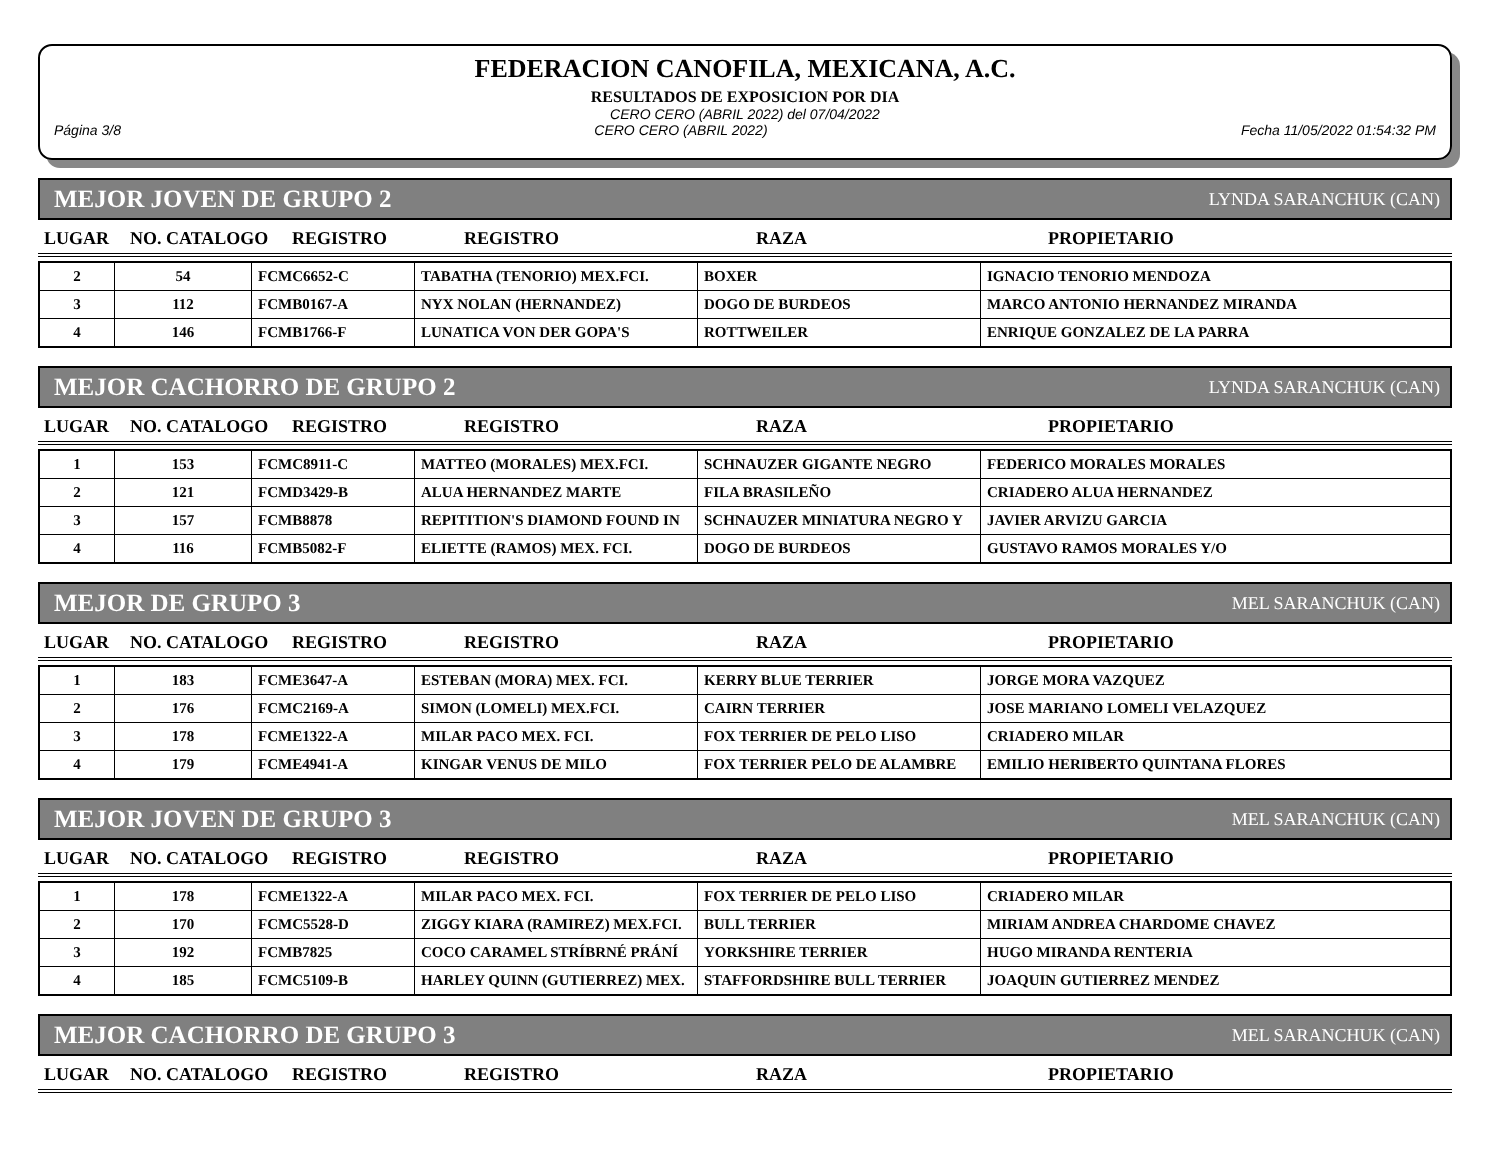FEDERACION CANOFILA, MEXICANA, A.C.
RESULTADOS DE EXPOSICION POR DIA
CERO CERO (ABRIL 2022) del 07/04/2022
Página 3/8 CERO CERO (ABRIL 2022) Fecha 11/05/2022 01:54:32 PM
MEJOR JOVEN DE GRUPO 2 LYNDA SARANCHUK (CAN)
| LUGAR | NO. CATALOGO | REGISTRO | REGISTRO | RAZA | PROPIETARIO |
| --- | --- | --- | --- | --- | --- |
| 2 | 54 | FCMC6652-C | TABATHA (TENORIO) MEX.FCI. | BOXER | IGNACIO TENORIO MENDOZA |
| 3 | 112 | FCMB0167-A | NYX NOLAN (HERNANDEZ) | DOGO DE BURDEOS | MARCO ANTONIO HERNANDEZ MIRANDA |
| 4 | 146 | FCMB1766-F | LUNATICA VON DER GOPA'S | ROTTWEILER | ENRIQUE GONZALEZ DE LA PARRA |
MEJOR CACHORRO DE GRUPO 2 LYNDA SARANCHUK (CAN)
| LUGAR | NO. CATALOGO | REGISTRO | REGISTRO | RAZA | PROPIETARIO |
| --- | --- | --- | --- | --- | --- |
| 1 | 153 | FCMC8911-C | MATTEO (MORALES) MEX.FCI. | SCHNAUZER GIGANTE NEGRO | FEDERICO MORALES MORALES |
| 2 | 121 | FCMD3429-B | ALUA HERNANDEZ MARTE | FILA BRASILEÑO | CRIADERO ALUA HERNANDEZ |
| 3 | 157 | FCMB8878 | REPITITION'S DIAMOND FOUND IN | SCHNAUZER MINIATURA NEGRO Y | JAVIER ARVIZU GARCIA |
| 4 | 116 | FCMB5082-F | ELIETTE (RAMOS) MEX. FCI. | DOGO DE BURDEOS | GUSTAVO RAMOS MORALES Y/O |
MEJOR DE GRUPO 3 MEL SARANCHUK (CAN)
| LUGAR | NO. CATALOGO | REGISTRO | REGISTRO | RAZA | PROPIETARIO |
| --- | --- | --- | --- | --- | --- |
| 1 | 183 | FCME3647-A | ESTEBAN (MORA) MEX. FCI. | KERRY BLUE TERRIER | JORGE MORA VAZQUEZ |
| 2 | 176 | FCMC2169-A | SIMON (LOMELI) MEX.FCI. | CAIRN TERRIER | JOSE MARIANO LOMELI VELAZQUEZ |
| 3 | 178 | FCME1322-A | MILAR PACO MEX. FCI. | FOX TERRIER DE PELO LISO | CRIADERO MILAR |
| 4 | 179 | FCME4941-A | KINGAR VENUS DE MILO | FOX TERRIER PELO DE ALAMBRE | EMILIO HERIBERTO QUINTANA FLORES |
MEJOR JOVEN DE GRUPO 3 MEL SARANCHUK (CAN)
| LUGAR | NO. CATALOGO | REGISTRO | REGISTRO | RAZA | PROPIETARIO |
| --- | --- | --- | --- | --- | --- |
| 1 | 178 | FCME1322-A | MILAR PACO MEX. FCI. | FOX TERRIER DE PELO LISO | CRIADERO MILAR |
| 2 | 170 | FCMC5528-D | ZIGGY KIARA (RAMIREZ) MEX.FCI. | BULL TERRIER | MIRIAM ANDREA CHARDOME CHAVEZ |
| 3 | 192 | FCMB7825 | COCO CARAMEL STRÍBRNÉ PRÁNÍ | YORKSHIRE TERRIER | HUGO MIRANDA RENTERIA |
| 4 | 185 | FCMC5109-B | HARLEY QUINN (GUTIERREZ) MEX. | STAFFORDSHIRE BULL TERRIER | JOAQUIN GUTIERREZ MENDEZ |
MEJOR CACHORRO DE GRUPO 3 MEL SARANCHUK (CAN)
| LUGAR | NO. CATALOGO | REGISTRO | REGISTRO | RAZA | PROPIETARIO |
| --- | --- | --- | --- | --- | --- |